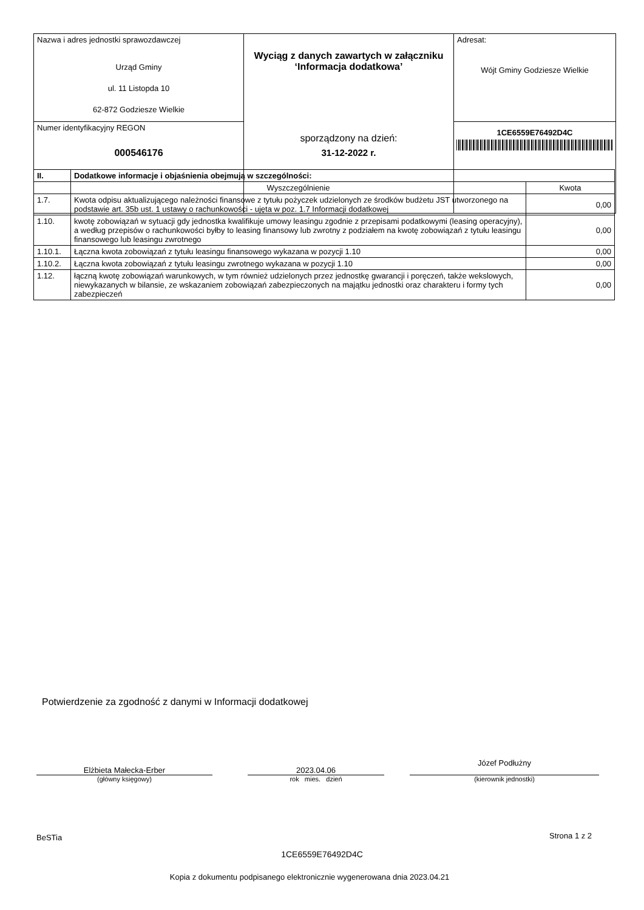| Nazwa i adres jednostki sprawozdawczej Urząd Gminy ul. 11 Listopda 10 62-872 Godziesze Wielkie | Wyciąg z danych zawartych w załączniku ‘Informacja dodatkowa’ sporządzony na dzień: 31-12-2022 r. | Adresat: Wójt Gminy Godziesze Wielkie |
| Numer identyfikacyjny REGON 000546176 | | 1CE6559E76492D4C |
| II. | Dodatkowe informacje i objaśnienia obejmują w szczególności: | |
| --- | --- | --- |
| | Wyszczególnienie | Kwota |
| 1.7. | Kwota odpisu aktualizującego należności finansowe z tytułu pożyczek udzielonych ze środków budżetu JST utworzonego na podstawie art. 35b ust. 1 ustawy o rachunkowości - ujęta w poz. 1.7 Informacji dodatkowej | 0,00 |
| 1.10. | kwotę zobowiązań w sytuacji gdy jednostka kwalifikuje umowy leasingu zgodnie z przepisami podatkowymi (leasing operacyjny), a według przepisów o rachunkowości byłby to leasing finansowy lub zwrotny z podziałem na kwotę zobowiązań z tytułu leasingu finansowego lub leasingu zwrotnego | 0,00 |
| 1.10.1. | Łączna kwota zobowiązań z tytułu leasingu finansowego wykazana w pozycji 1.10 | 0,00 |
| 1.10.2. | Łączna kwota zobowiązań z tytułu leasingu zwrotnego wykazana w pozycji 1.10 | 0,00 |
| 1.12. | łączną kwotę zobowiązań warunkowych, w tym również udzielonych przez jednostkę gwarancji i poręczeń, także wekslowych, niewykazanych w bilansie, ze wskazaniem zobowiązań zabezpieczonych na majątku jednostki oraz charakteru i formy tych zabezpieczeń | 0,00 |
Potwierdzenie za zgodność z danymi w Informacji dodatkowej
Elżbieta Małecka-Erber
(główny księgowy)
2023.04.06
rok mies. dzień
Józef Podłużny
(kierownik jednostki)
BeSTia Strona 1 z 2
1CE6559E76492D4C
Kopia z dokumentu podpisanego elektronicznie wygenerowana dnia 2023.04.21